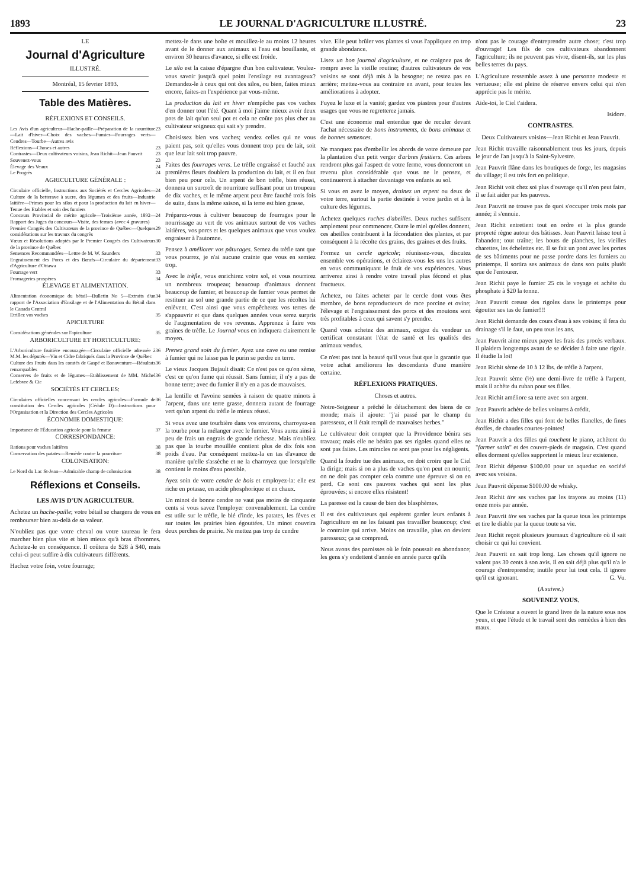1893 LE JOURNAL D'AGRICULTURE ILLUSTRÉ. 23
LE
Journal d'Agriculture
ILLUSTRÉ.
Montréal, 15 fevrier 1893.
Table des Matières.
RÉFLEXIONS ET CONSEILS.
Les Avis d'un agriculteur—Hache-paille—Préparation de la nourriture—Lait d'hiver—Choix des vaches—Fumier—Fourrages verts—Cendres—Tourbe—Autres avis 23
Réflexions—Choses et autres 23
Contrastes—Deux cultivateurs voisins, Jean Richit—Jean Pauvrit 23
Souvenez-vous 23
Élevage des Veaux 24
Le Progrès 24
AGRICULTURE GÉNÉRALE :
Circulaire officielle, Instructions aux Sociétés et Cercles Agricoles—Culture de la betterave à sucre, des légumes et des fruits—Industrie laitière—Primes pour les silos et pour la production du lait en hiver—Tenue des Etables et soin des fumiers 24
Concours Provincial de mérite agricole—Troisième année, 1892—Rapport des Juges du concours—Visite, des fermes (avec 4 gravures) 24
Premier Congrès des Cultivateurs de la province de Québec—Quelques considérations sur les travaux du congrès 29
Vœux et Résolutions adoptés par le Premier Congrès des Cultivateurs de la province de Québec 30
Semences Recommandées—Lettre de M. W. Saunders 33
Engraissement des Porcs et des Bœufs—Circulaire du département d'Agriculture d'Ottawa 33
Fourrage vert 33
Fromageries prospères 34
ÉLEVAGE ET ALIMENTATION.
Alimentation économique du bétail—Bulletin No 5—Extraits d'un rapport de l'Association d'Ensilage et de l'Alimentation du Bétail dans le Canada Central 34
Etrillez vos vaches 35
APICULTURE
Considérations générales sur l'apiculture 35
ARBORICULTURE ET HORTICULTURE:
L'Arboriculture fruitière encouragée—Circulaire officielle adressée à M.M. les députés—Vin et Cidre fabriqués dans la Province de Québec 36
Culture des Fruits dans les comtés de Gaspé et Bonaventure—Résultats remarquables 36
Conserves de fruits et de légumes—Etablissement de MM. Michel Lefebvre & Cie 36
SOCIÉTÉS ET CERCLES:
Circulaires officielles concernant les cercles agricoles—Formule de constitution des Cercles agricoles (Cédule D)—Instructions pour l'Organisation et la Direction des Cercles Agricoles 36
ÉCONOMIE DOMESTIQUE:
Importance de l'Éducation agricole pour la femme 37
CORRESPONDANCE:
Rations pour vaches laitières 38
Conservation des patates—Remède contre la pourriture 38
COLONISATION:
Le Nord du Lac St-Jean—Admirable champ de colonisation 38
Réflexions et Conseils.
LES AVIS D'UN AGRICULTEUR.
Achetez un hache-paille; votre bétail se chargera de vous en rembourser bien au-delà de sa valeur.
N'oubliez pas que votre cheval ou votre taureau le fera marcher bien plus vite et bien mieux qu'à bras d'hommes. Achetez-le en conséquence. Il coûtera de $28 à $40, mais celui-ci peut suffire à dix cultivateurs différents.
Hachez votre foin, votre fourrage;
mettez-le dans une boîte et mouillez-le au moins 12 heures avant de le donner aux animaux si l'eau est bouillante, et environ 30 heures d'avance, si elle est froide.
Le silo est la caisse d'épargne d'un bon cultivateur. Voulez-vous savoir jusqu'à quel point l'ensilage est avantageux? Demandez-le à ceux qui ont des silos, ou bien, faites mieux encore, faites-en l'expérience par vous-même.
La production du lait en hiver n'empêche pas vos vaches d'en donner tout l'été. Quant à moi j'aime mieux avoir deux pots de lait qu'un seul pot et cela ne coûte pas plus cher au cultivateur soigneux qui sait s'y prendre.
Choisissez bien vos vaches; vendez celles qui ne vous paient pas, soit qu'elles vous donnent trop peu de lait, soit que leur lait soit trop pauvre.
Faites des fourrages verts. Le trèfle engraissé et fauché aux premières fleurs doublera la production du lait, et il en faut bien peu pour cela. Un arpent de bon trèfle, bien réussi, donnera un surcroît de nourriture suffisant pour un troupeau de dix vaches, et le même arpent peut être fauché trois fois de suite, dans la même saison, si la terre est bien grasse.
Préparez-vous à cultiver beaucoup de fourrages pour le nourrissage au vert de vos animaux surtout de vos vaches laitières, vos porcs et les quelques animaux que vous voulez engraisser à l'automne.
Pensez à améliorer vos pâturages. Semez du trèfle tant que vous pourrez, je n'ai aucune crainte que vous en semiez trop.
Avec le trèfle, vous enrichirez votre sol, et vous nourrirez un nombreux troupeau; beaucoup d'animaux donnent beaucoup de fumier, et beaucoup de fumier vous permet de restituer au sol une grande partie de ce que les récoltes lui enlèvent. C'est ainsi que vous empêcherez vos terres de s'appauvrir et que dans quelques années vous serez surpris de l'augmentation de vos revenus. Apprenez à faire vos graines de trèfle. Le Journal vous en indiquera clairement le moyen.
Prenez grand soin du fumier. Ayez une cave ou une remise à fumier qui ne laisse pas le purin se perdre en terre.
Le vieux Jacques Bujault disait: Ce n'est pas ce qu'on sème, c'est ce qu'on fume qui réussit. Sans fumier, il n'y a pas de bonne terre; avec du fumier il n'y en a pas de mauvaises.
La lentille et l'avoine semées à raison de quatre minots à l'arpent, dans une terre grasse, donnera autant de fourrage vert qu'un arpent du trèfle le mieux réussi.
Si vous avez une tourbière dans vos environs, charroyez-en la tourbe pour la mélanger avec le fumier. Vous aurez ainsi à peu de frais un engrais de grande richesse. Mais n'oubliez pas que la tourbe mouillée contient plus de dix fois son poids d'eau. Par conséquent mettez-la en tas d'avance de manière qu'elle s'assèche et ne la charroyez que lorsqu'elle contient le moins d'eau possible.
Ayez soin de votre cendre de bois et employez-la: elle est riche en potasse, en acide phosphorique et en chaux.
Un minot de bonne cendre ne vaut pas moins de cinquante cents si vous savez l'employer convenablement. La cendre est utile sur le trèfle, le blé d'inde, les patates, les fèves et sur toutes les prairies bien égouttées. Un minot couvrira deux perches de prairie. Ne mettez pas trop de cendre
vive. Elle peut brûler vos plantes si vous l'appliquez en trop grande abondance.
Lisez un bon journal d'agriculture, et ne craignez pas de rompre avec la vieille routine; d'autres cultivateurs de vos voisins se sont déjà mis à la besogne; ne restez pas en arrière; mettez-vous au contraire en avant, pour toutes les améliorations à adopter.
Fuyez le luxe et la vanité; gardez vos piastres pour d'autres usages que vous ne regretterez jamais.
C'est une économie mal entendue que de reculer devant l'achat nécessaire de bons instruments, de bons animaux et de bonnes semences.
Ne manquez pas d'embellir les abords de votre demeure par la plantation d'un petit verger d'arbres fruitiers. Ces arbres rendront plus gai l'aspect de votre ferme, vous donneront un revenu plus considérable que vous ne le pensez, et continueront à attacher davantage vos enfants au sol.
Si vous en avez le moyen, drainez un arpent ou deux de votre terre, surtout la partie destinée à votre jardin et à la culture des légumes.
Achetez quelques ruches d'abeilles. Deux ruches suffisent amplement pour commencer. Outre le miel qu'elles donnent, ces abeilles contribuent à la fécondation des plantes, et par conséquent à la récolte des grains, des graines et des fruits.
Formez un cercle agricole; réunissez-vous, discutez ensemble vos opérations, et éclairez-vous les uns les autres en vous communiquant le fruit de vos expériences. Vous arriverez ainsi à rendre votre travail plus fécond et plus fructueux.
Achetez, ou faites acheter par le cercle dont vous êtes membre, de bons reproducteurs de race porcine et ovine; l'élevage et l'engraissement des porcs et des moutons sont très profitables à ceux qui savent s'y prendre.
Quand vous achetez des animaux, exigez du vendeur un certificat constatant l'état de santé et les qualités des animaux vendus.
Ce n'est pas tant la beauté qu'il vous faut que la garantie que votre achat améliorera les descendants d'une manière certaine.
RÉFLEXIONS PRATIQUES.
Choses et autres.
Notre-Seigneur a prêché le détachement des biens de ce monde; mais il ajoute: "j'ai passé par le champ du paresseux, et il était rempli de mauvaises herbes."
Le cultivateur doit compter que la Providence bénira ses travaux; mais elle ne bénira pas ses rigoles quand elles ne sont pas faites. Les miracles ne sont pas pour les négligents.
Quand la foudre tue des animaux, on doit croire que le Ciel la dirige; mais si on a plus de vaches qu'on peut en nourrir, on ne doit pas compter cela comme une épreuve si on en perd. Ce sont ces pauvres vaches qui sont les plus éprouvées; si encore elles résistent!
La paresse est la cause de bien des blasphèmes.
Il est des cultivateurs qui espèrent garder leurs enfants à l'agriculture en ne les faisant pas travailler beaucoup; c'est le contraire qui arrive. Moins on travaille, plus on devient paresseux; ça se comprend.
Nous avons des paroisses où le foin poussait en abondance; les gens s'y endettent d'année en année parce qu'ils
n'ont pas le courage d'entreprendre autre chose; c'est trop d'ouvrage! Les fils de ces cultivateurs abandonnent l'agriculture; ils ne peuvent pas vivre, disent-ils, sur les plus belles terres du pays.
L'Agriculture ressemble assez à une personne modeste et vertueuse; elle est pleine de réserve envers celui qui n'en apprécie pas le mérite.
Aide-toi, le Ciel t'aidera.
Isidore.
CONTRASTES.
Deux Cultivateurs voisins—Jean Richit et Jean Pauvrit.
Jean Richit travaille raisonnablement tous les jours, depuis le jour de l'an jusqu'à la Saint-Sylvestre.
Jean Pauvrit flâne dans les boutiques de forge, les magasins du village; il est très fort en politique.
Jean Richit voit chez soi plus d'ouvrage qu'il n'en peut faire, il se fait aider par les pauvres.
Jean Pauvrit ne trouve pas de quoi s'occuper trois mois par année; il s'ennuie.
Jean Richit entretient tout en ordre et la plus grande propreté règne autour des bâtisses. Jean Pauvrit laisse tout à l'abandon; tout traîne; les bouts de planches, les vieilles charettes, les échelettes etc. Il se fait un pont avec les portes de ses bâtiments pour ne passe pordre dans les fumiers au printemps. Il sortira ses animaux de dans son puits plutôt que de l'entourer.
Jean Richit paye le fumier 25 cts le voyage et achète du phosphate à $20 la tonne.
Jean Pauvrit creuse des rigoles dans le printemps pour égoutter ses tas de fumier!!!
Jean Richit demande des cours d'eau à ses voisins; il fera du drainage s'il le faut, un peu tous les ans.
Jean Pauvrit aime mieux payer les frais des procès verbaux. Il plaidera longtemps avant de se décider à faire une rigole. Il étudie la loi!
Jean Richit sème de 10 à 12 lbs. de trèfle à l'arpent.
Jean Pauvrit sème (½) une demi-livre de trèfle à l'arpent, mais il achète du ruban pour ses filles.
Jean Richit améliore sa terre avec son argent.
Jean Pauvrit achète de belles voitures à crédit.
Jean Richit a des filles qui font de belles flanelles, de fines étoffes, de chaudes courtes-pointes!
Jean Pauvrit a des filles qui touchent le piano, achètent du "farmer satin" et des couvre-pieds de magasin. C'est quand elles dorment qu'elles supportent le mieux leur existence.
Jean Richit dépense $100.00 pour un aqueduc en société avec ses voisins.
Jean Pauvrit dépense $100.00 de whisky.
Jean Richit tire ses vaches par les trayons au moins (11) onze mois par année.
Jean Pauvrit tire ses vaches par la queue tous les printemps et tire le diable par la queue toute sa vie.
Jean Richit reçoit plusieurs journaux d'agriculture où il sait choisir ce qui lui convient.
Jean Pauvrit en sait trop long. Les choses qu'il ignore ne valent pas 30 cents à son avis. Il en sait déjà plus qu'il n'a le courage d'entreprendre; inutile pour lui tout cela. Il ignore qu'il est ignorant. G. Vu.
(A suivre.)
SOUVENEZ VOUS.
Que le Créateur a ouvert le grand livre de la nature sous nos yeux, et que l'étude et le travail sont des remèdes à bien des maux.